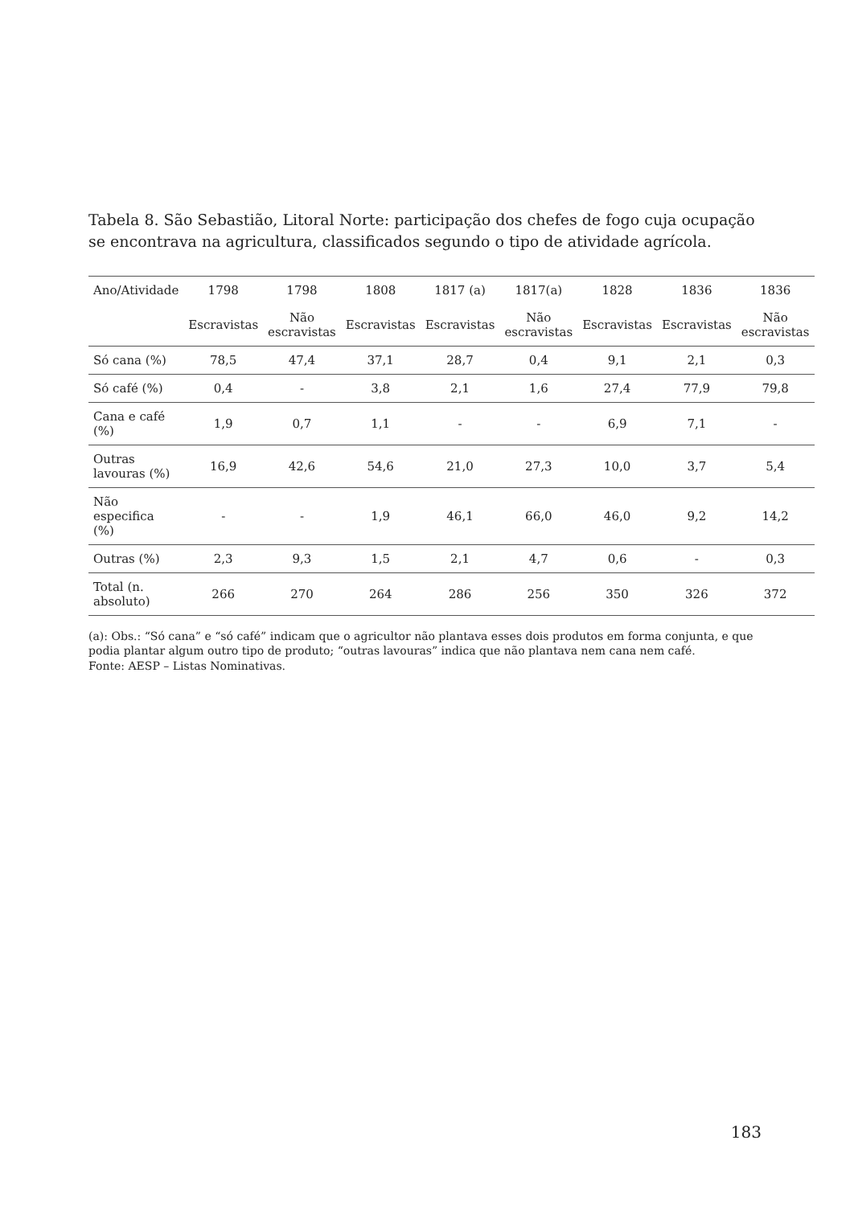Tabela 8. São Sebastião, Litoral Norte: participação dos chefes de fogo cuja ocupação se encontrava na agricultura, classificados segundo o tipo de atividade agrícola.
| Ano/Atividade | 1798 | 1798 | 1808 | 1817 (a) | 1817(a) | 1828 | 1836 | 1836 |
| --- | --- | --- | --- | --- | --- | --- | --- | --- |
| | Escravistas | Não escravistas | Escravistas | Escravistas | Não escravistas | Escravistas | Escravistas | Não escravistas |
| Só cana (%) | 78,5 | 47,4 | 37,1 | 28,7 | 0,4 | 9,1 | 2,1 | 0,3 |
| Só café (%) | 0,4 | - | 3,8 | 2,1 | 1,6 | 27,4 | 77,9 | 79,8 |
| Cana e café (%) | 1,9 | 0,7 | 1,1 | - | - | 6,9 | 7,1 | - |
| Outras lavouras (%) | 16,9 | 42,6 | 54,6 | 21,0 | 27,3 | 10,0 | 3,7 | 5,4 |
| Não especifica (%) | - | - | 1,9 | 46,1 | 66,0 | 46,0 | 9,2 | 14,2 |
| Outras (%) | 2,3 | 9,3 | 1,5 | 2,1 | 4,7 | 0,6 | - | 0,3 |
| Total (n. absoluto) | 266 | 270 | 264 | 286 | 256 | 350 | 326 | 372 |
(a): Obs.: “Só cana” e “só café” indicam que o agricultor não plantava esses dois produtos em forma conjunta, e que podia plantar algum outro tipo de produto; “outras lavouras” indica que não plantava nem cana nem café.
Fonte: AESP – Listas Nominativas.
183